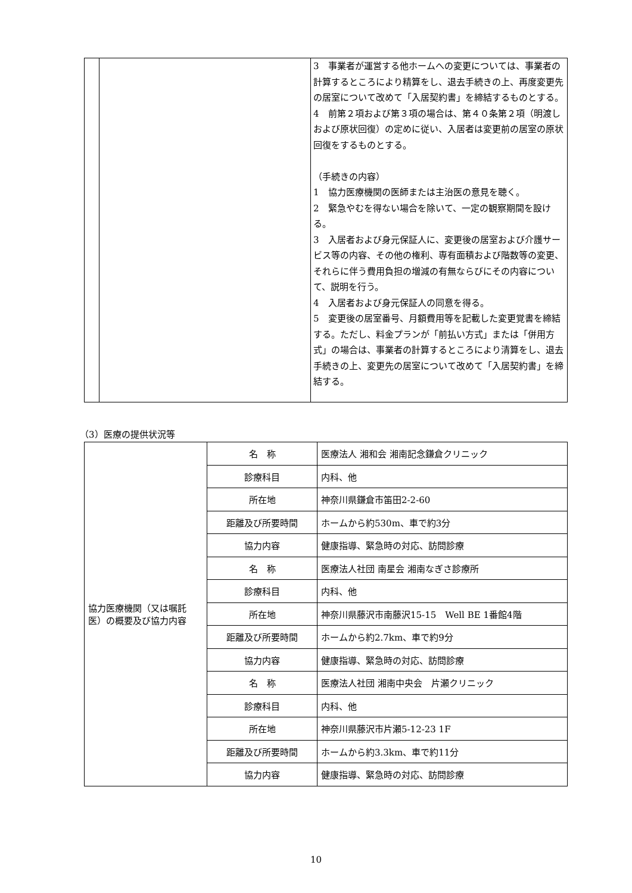| | | 3 事業者が運営する他ホームへの変更については、事業者の計算するところにより精算をし、退去手続きの上、再度変更先の居室について改めて「入居契約書」を締結するものとする。 4 前第２項および第３項の場合は、第４０条第２項（明渡しおよび原状回復）の定めに従い、入居者は変更前の居室の原状回復をするものとする。 （手続きの内容） 1 協力医療機関の医師または主治医の意見を聴く。 2 緊急やむを得ない場合を除いて、一定の観察期間を設ける。 3 入居者および身元保証人に、変更後の居室および介護サービス等の内容、その他の権利、専有面積および階数等の変更、それらに伴う費用負担の増減の有無ならびにその内容について、説明を行う。 4 入居者および身元保証人の同意を得る。 5 変更後の居室番号、月額費用等を記載した変更覚書を締結する。ただし、料金プランが「前払い方式」または「併用方式」の場合は、事業者の計算するところにより清算をし、退去手続きの上、変更先の居室について改めて「入居契約書」を締結する。 |
（3）医療の提供状況等
| 協力医療機関（又は嘱託医）の概要及び協力内容 | 名 称 | 医療法人 湘和会 湘南記念鎌倉クリニック |
| | 診療科目 | 内科、他 |
| | 所在地 | 神奈川県鎌倉市笛田2-2-60 |
| | 距離及び所要時間 | ホームから約530m、車で約3分 |
| | 協力内容 | 健康指導、緊急時の対応、訪問診療 |
| | 名 称 | 医療法人社団 南星会 湘南なぎさ診療所 |
| | 診療科目 | 内科、他 |
| | 所在地 | 神奈川県藤沢市南藤沢15-15 Well BE 1番館4階 |
| | 距離及び所要時間 | ホームから約2.7km、車で約9分 |
| | 協力内容 | 健康指導、緊急時の対応、訪問診療 |
| | 名 称 | 医療法人社団 湘南中央会 片瀬クリニック |
| | 診療科目 | 内科、他 |
| | 所在地 | 神奈川県藤沢市片瀬5-12-23 1F |
| | 距離及び所要時間 | ホームから約3.3km、車で約11分 |
| | 協力内容 | 健康指導、緊急時の対応、訪問診療 |
10